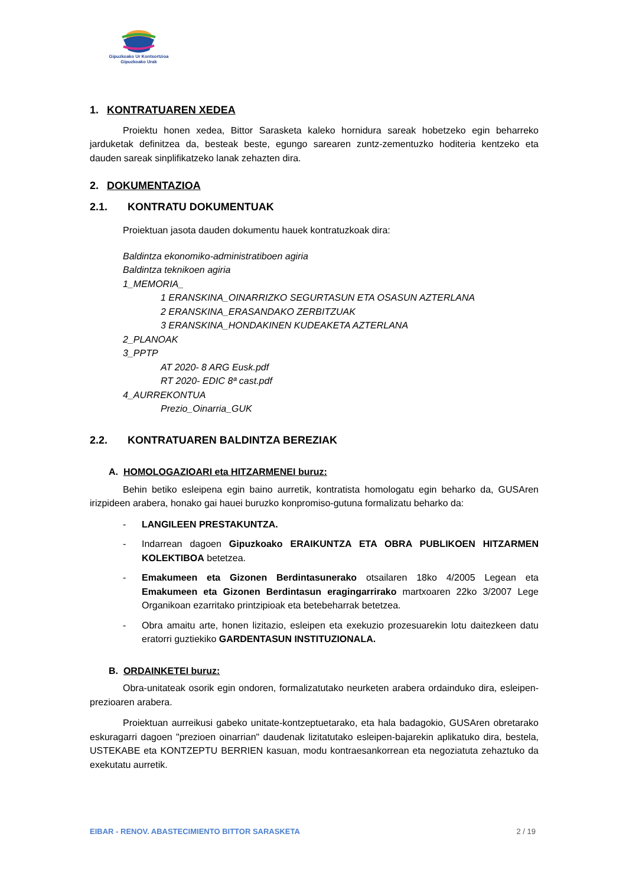Gipuzkoako Ur Kontsortzioa
Gipuzkoako Urak
1. KONTRATUAREN XEDEA
Proiektu honen xedea, Bittor Sarasketa kaleko hornidura sareak hobetzeko egin beharreko jarduketak definitzea da, besteak beste, egungo sarearen zuntz-zementuzko hoditeria kentzeko eta dauden sareak sinplifikatzeko lanak zehazten dira.
2. DOKUMENTAZIOA
2.1. KONTRATU DOKUMENTUAK
Proiektuan jasota dauden dokumentu hauek kontratuzkoak dira:
Baldintza ekonomiko-administratiboen agiria
Baldintza teknikoen agiria
1_MEMORIA_
1 ERANSKINA_OINARRIZKO SEGURTASUN ETA OSASUN AZTERLANA
2 ERANSKINA_ERASANDAKO ZERBITZUAK
3 ERANSKINA_HONDAKINEN KUDEAKETA AZTERLANA
2_PLANOAK
3_PPTP
AT 2020- 8 ARG Eusk.pdf
RT 2020- EDIC 8ª cast.pdf
4_AURREKONTUA
Prezio_Oinarria_GUK
2.2. KONTRATUAREN BALDINTZA BEREZIAK
A. HOMOLOGAZIOARI eta HITZARMENEI buruz:
Behin betiko esleipena egin baino aurretik, kontratista homologatu egin beharko da, GUSAren irizpideen arabera, honako gai hauei buruzko konpromiso-gutuna formalizatu beharko da:
- LANGILEEN PRESTAKUNTZA.
- Indarrean dagoen Gipuzkoako ERAIKUNTZA ETA OBRA PUBLIKOEN HITZARMEN KOLEKTIBOA betetzea.
- Emakumeen eta Gizonen Berdintasunerako otsailaren 18ko 4/2005 Legean eta Emakumeen eta Gizonen Berdintasun eragingarrirako martxoaren 22ko 3/2007 Lege Organikoan ezarritako printzipioak eta betebeharrak betetzea.
- Obra amaitu arte, honen lizitazio, esleipen eta exekuzio prozesuarekin lotu daitezkeen datu eratorri guztiekiko GARDENTASUN INSTITUZIONALA.
B. ORDAINKETEI buruz:
Obra-unitateak osorik egin ondoren, formalizatutako neurketen arabera ordainduko dira, esleipen-prezioaren arabera.
Proiektuan aurreikusi gabeko unitate-kontzeptuetarako, eta hala badagokio, GUSAren obretarako eskuragarri dagoen "prezioen oinarrian" daudenak lizitatutako esleipen-bajarekin aplikatuko dira, bestela, USTEKABE eta KONTZEPTU BERRIEN kasuan, modu kontraesankorrean eta negoziatuta zehaztuko da exekutatu aurretik.
EIBAR - RENOV. ABASTECIMIENTO BITTOR SARASKETA 2 / 19